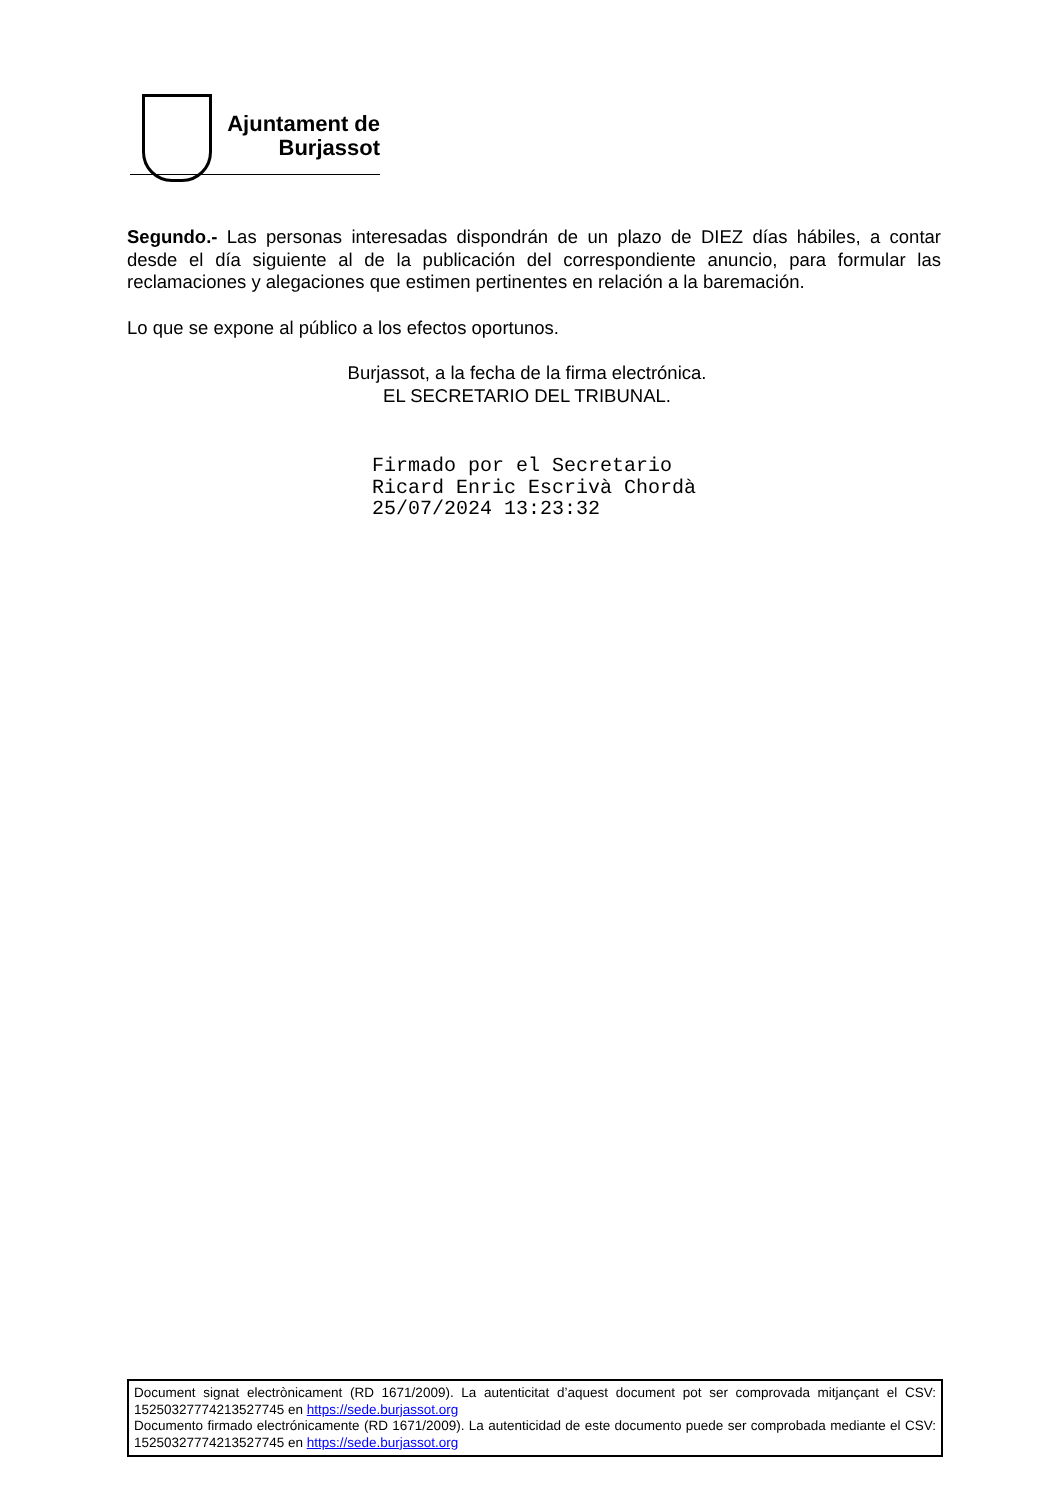Ajuntament de
Burjassot
Segundo.- Las personas interesadas dispondrán de un plazo de DIEZ días hábiles, a contar desde el día siguiente al de la publicación del correspondiente anuncio, para formular las reclamaciones y alegaciones que estimen pertinentes en relación a la baremación.
Lo que se expone al público a los efectos oportunos.
Burjassot, a la fecha de la firma electrónica.
EL SECRETARIO DEL TRIBUNAL.
Firmado por el Secretario
Ricard Enric Escrivà Chordà
25/07/2024 13:23:32
Document signat electrònicament (RD 1671/2009). La autenticitat d’aquest document pot ser comprovada mitjançant el CSV: 15250327774213527745 en https://sede.burjassot.org
Documento firmado electrónicamente (RD 1671/2009). La autenticidad de este documento puede ser comprobada mediante el CSV: 15250327774213527745 en https://sede.burjassot.org